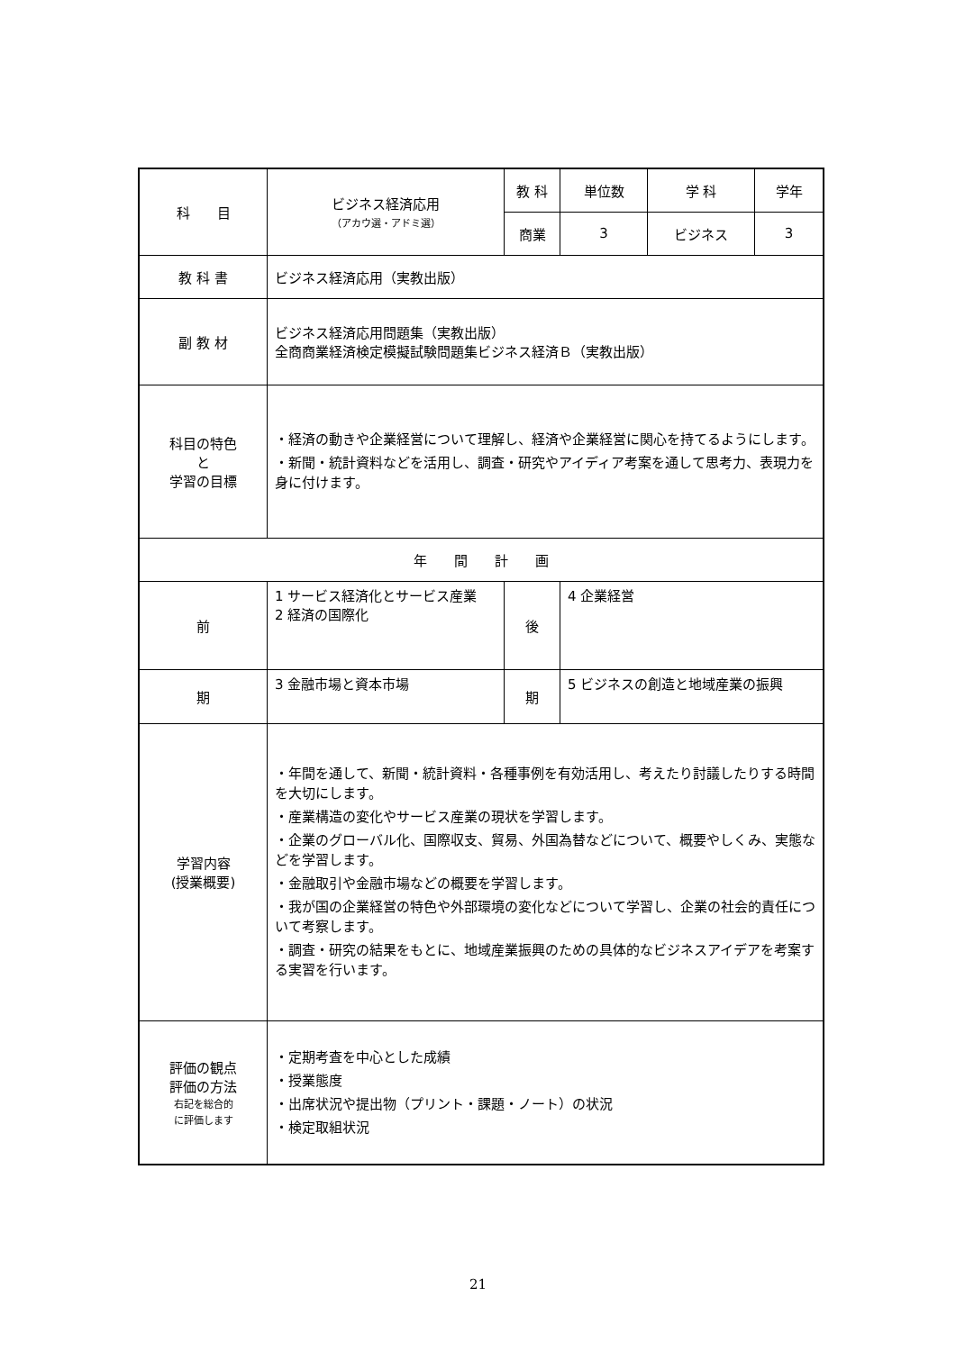| 科 目 | ビジネス経済応用 （アカウ選・アドミ選） | 教 科 | 単位数 | 学 科 | 学年 |
| | | 商業 | 3 | ビジネス | 3 |
| 教 科 書 | ビジネス経済応用（実教出版） | | | | |
| 副 教 材 | ビジネス経済応用問題集（実教出版） 全商商業経済検定模擬試験問題集ビジネス経済Ｂ（実教出版） | | | | |
| 科目の特色 と 学習の目標 | ・経済の動きや企業経営について理解し、経済や企業経営に関心を持てるようにします。 ・新聞・統計資料などを活用し、調査・研究やアイディア考案を通して思考力、表現力を身に付けます。 | | | | |
| 年 間 計 画 | | | | | |
| 前 | 1 サービス経済化とサービス産業 2 経済の国際化 | 後 | 4 企業経営 | | |
| 期 | 3 金融市場と資本市場 | 期 | 5 ビジネスの創造と地域産業の振興 | | |
| 学習内容 (授業概要) | ・年間を通して、新聞・統計資料・各種事例を有効活用し、考えたり討議したりする時間を大切にします。 ・産業構造の変化やサービス産業の現状を学習します。 ・企業のグローバル化、国際収支、貿易、外国為替などについて、概要やしくみ、実態などを学習します。 ・金融取引や金融市場などの概要を学習します。 ・我が国の企業経営の特色や外部環境の変化などについて学習し、企業の社会的責任について考察します。 ・調査・研究の結果をもとに、地域産業振興のための具体的なビジネスアイデアを考案する実習を行います。 | | | | |
| 評価の観点 評価の方法 右記を総合的 に評価します | ・定期考査を中心とした成績 ・授業態度 ・出席状況や提出物（プリント・課題・ノート）の状況 ・検定取組状況 | | | | |
21